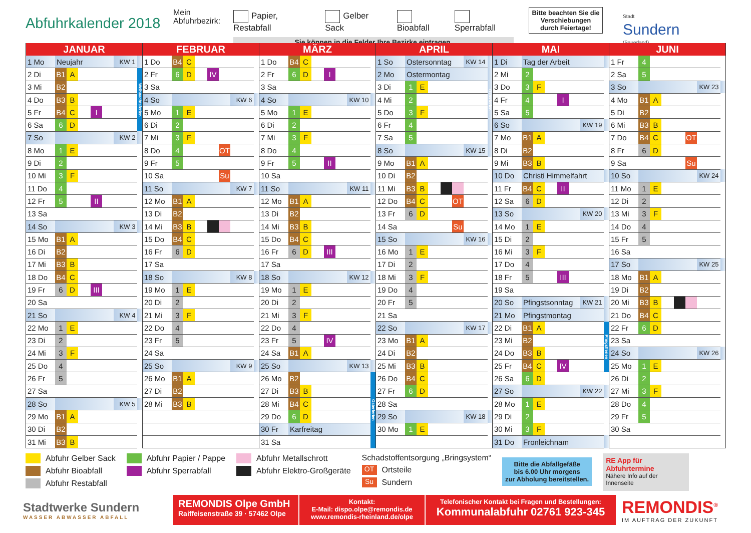Abfuhrkalender 2018
Mein
Abfuhrbezirk:
Papier, Restabfall Gelber Sack Bioabfall Sperrabfall
Sie können in die Felder Ihre Bezirke eintragen.
Bitte beachten Sie die Verschiebungen durch Feiertage!
Stadt
Sundern
(Sauerland)
| JANUAR | | | | | | | |
| --- | --- | --- | --- | --- | --- | --- | --- |
| 1 Mo | Neujahr | | | | | KW 1 | |
| 2 Di | B1 | A | | | | | Weihnachtsferien |
| 3 Mi | B2 | | | | | | |
| 4 Do | B3 | B | | | | | |
| 5 Fr | B4 | C | | I | | | |
| 6 Sa | 6 | D | | | | | |
| 7 So | | | | | | KW 2 | |
| 8 Mo | 1 | E | | | | | |
| 9 Di | 2 | | | | | | |
| 10 Mi | 3 | F | | | | | |
| 11 Do | 4 | | | | | | |
| 12 Fr | 5 | | | II | | | |
| 13 Sa | | | | | | | |
| 14 So | | | | | | KW 3 | |
| 15 Mo | B1 | A | | | | | |
| 16 Di | B2 | | | | | | |
| 17 Mi | B3 | B | | | | | |
| 18 Do | B4 | C | | | | | |
| 19 Fr | 6 | D | | III | | | |
| 20 Sa | | | | | | | |
| 21 So | | | | | | KW 4 | |
| 22 Mo | 1 | E | | | | | |
| 23 Di | 2 | | | | | | |
| 24 Mi | 3 | F | | | | | |
| 25 Do | 4 | | | | | | |
| 26 Fr | 5 | | | | | | |
| 27 Sa | | | | | | | |
| 28 So | | | | | | KW 5 | |
| 29 Mo | B1 | A | | | | | |
| 30 Di | B2 | | | | | | |
| 31 Mi | B3 | B | | | | | |
| FEBRUAR | | | | | | | |
| --- | --- | --- | --- | --- | --- | --- | --- |
| 1 Do | B4 | C | | | | | |
| 2 Fr | 6 | D | | IV | | | |
| 3 Sa | | | | | | | |
| 4 So | | | | | | KW 6 | |
| 5 Mo | 1 | E | | | | | |
| 6 Di | 2 | | | | | | |
| 7 Mi | 3 | F | | | | | |
| 8 Do | 4 | | | | OT | | |
| 9 Fr | 5 | | | | | | |
| 10 Sa | | | | | Su | | |
| 11 So | | | | | | KW 7 | |
| 12 Mo | B1 | A | | | | | |
| 13 Di | B2 | | | | | | |
| 14 Mi | B3 | B | | | | | |
| 15 Do | B4 | C | | | | | |
| 16 Fr | 6 | D | | | | | |
| 17 Sa | | | | | | | |
| 18 So | | | | | | KW 8 | |
| 19 Mo | 1 | E | | | | | |
| 20 Di | 2 | | | | | | |
| 21 Mi | 3 | F | | | | | |
| 22 Do | 4 | | | | | | |
| 23 Fr | 5 | | | | | | |
| 24 Sa | | | | | | | |
| 25 So | | | | | | KW 9 | |
| 26 Mo | B1 | A | | | | | |
| 27 Di | B2 | | | | | | |
| 28 Mi | B3 | B | | | | | |
| MÄRZ | | | | | | | |
| --- | --- | --- | --- | --- | --- | --- | --- |
| 1 Do | B4 | C | | | | | |
| 2 Fr | 6 | D | | I | | | |
| 3 Sa | | | | | | | |
| 4 So | | | | | | KW 10 | |
| 5 Mo | 1 | E | | | | | |
| 6 Di | 2 | | | | | | |
| 7 Mi | 3 | F | | | | | |
| 8 Do | 4 | | | | | | |
| 9 Fr | 5 | | | II | | | |
| 10 Sa | | | | | | | |
| 11 So | | | | | | KW 11 | |
| 12 Mo | B1 | A | | | | | |
| 13 Di | B2 | | | | | | |
| 14 Mi | B3 | B | | | | | |
| 15 Do | B4 | C | | | | | |
| 16 Fr | 6 | D | | III | | | |
| 17 Sa | | | | | | | |
| 18 So | | | | | | KW 12 | |
| 19 Mo | 1 | E | | | | | |
| 20 Di | 2 | | | | | | |
| 21 Mi | 3 | F | | | | | |
| 22 Do | 4 | | | | | | |
| 23 Fr | 5 | | | IV | | | |
| 24 Sa | B1 | A | | | | | |
| 25 So | | | | | | KW 13 | |
| 26 Mo | B2 | | | | | | Osterferien |
| 27 Di | B3 | B | | | | | |
| 28 Mi | B4 | C | | | | | |
| 29 Do | 6 | D | | | | | |
| 30 Fr | Karfreitag | | | | | | |
| 31 Sa | | | | | | | |
| APRIL | | | | | | | |
| --- | --- | --- | --- | --- | --- | --- | --- |
| 1 So | Ostersonntag | | | | | KW 14 | Osterferien |
| 2 Mo | Ostermontag | | | | | | |
| 3 Di | 1 | E | | | | | |
| 4 Mi | 2 | | | | | | |
| 5 Do | 3 | F | | | | | |
| 6 Fr | 4 | | | | | | |
| 7 Sa | 5 | | | | | | |
| 8 So | | | | | | KW 15 | |
| 9 Mo | B1 | A | | | | | |
| 10 Di | B2 | | | | | | |
| 11 Mi | B3 | B | | | | | |
| 12 Do | B4 | C | | | OT | | |
| 13 Fr | 6 | D | | | | | |
| 14 Sa | | | | | Su | | |
| 15 So | | | | | | KW 16 | |
| 16 Mo | 1 | E | | | | | |
| 17 Di | 2 | | | | | | |
| 18 Mi | 3 | F | | | | | |
| 19 Do | 4 | | | | | | |
| 20 Fr | 5 | | | | | | |
| 21 Sa | | | | | | | |
| 22 So | | | | | | KW 17 | |
| 23 Mo | B1 | A | | | | | |
| 24 Di | B2 | | | | | | |
| 25 Mi | B3 | B | | | | | |
| 26 Do | B4 | C | | | | | |
| 27 Fr | 6 | D | | | | | |
| 28 Sa | | | | | | | |
| 29 So | | | | | | KW 18 | |
| 30 Mo | 1 | E | | | | | |
| MAI | | | | | | | |
| --- | --- | --- | --- | --- | --- | --- | --- |
| 1 Di | Tag der Arbeit | | | | | | |
| 2 Mi | 2 | | | | | | |
| 3 Do | 3 | F | | | | | |
| 4 Fr | 4 | | | I | | | |
| 5 Sa | 5 | | | | | | |
| 6 So | | | | | | KW 19 | |
| 7 Mo | B1 | A | | | | | |
| 8 Di | B2 | | | | | | |
| 9 Mi | B3 | B | | | | | |
| 10 Do | Christi Himmelfahrt | | | | | | |
| 11 Fr | B4 | C | | II | | | |
| 12 Sa | 6 | D | | | | | |
| 13 So | | | | | | KW 20 | |
| 14 Mo | 1 | E | | | | | |
| 15 Di | 2 | | | | | | |
| 16 Mi | 3 | F | | | | | |
| 17 Do | 4 | | | | | | |
| 18 Fr | 5 | | | III | | | |
| 19 Sa | | | | | | | |
| 20 So | Pfingstsonntag | | | | | KW 21 | |
| 21 Mo | Pfingstmontag | | | | | | |
| 22 Di | B1 | A | | | | | Pfingstferien |
| 23 Mi | B2 | | | | | | |
| 24 Do | B3 | B | | | | | |
| 25 Fr | B4 | C | | IV | | | |
| 26 Sa | 6 | D | | | | | |
| 27 So | | | | | | KW 22 | |
| 28 Mo | 1 | E | | | | | |
| 29 Di | 2 | | | | | | |
| 30 Mi | 3 | F | | | | | |
| 31 Do | Fronleichnam | | | | | | |
| JUNI | | | | | | | |
| --- | --- | --- | --- | --- | --- | --- | --- |
| 1 Fr | 4 | | | | | | |
| 2 Sa | 5 | | | | | | |
| 3 So | | | | | | KW 23 | |
| 4 Mo | B1 | A | | | | | |
| 5 Di | B2 | | | | | | |
| 6 Mi | B3 | B | | | | | |
| 7 Do | B4 | C | | | OT | | |
| 8 Fr | 6 | D | | | | | |
| 9 Sa | | | | | Su | | |
| 10 So | | | | | | KW 24 | |
| 11 Mo | 1 | E | | | | | |
| 12 Di | 2 | | | | | | |
| 13 Mi | 3 | F | | | | | |
| 14 Do | 4 | | | | | | |
| 15 Fr | 5 | | | | | | |
| 16 Sa | | | | | | | |
| 17 So | | | | | | KW 25 | |
| 18 Mo | B1 | A | | | | | |
| 19 Di | B2 | | | | | | |
| 20 Mi | B3 | B | | | | | |
| 21 Do | B4 | C | | | | | |
| 22 Fr | 6 | D | | | | | |
| 23 Sa | | | | | | | |
| 24 So | | | | | | KW 26 | |
| 25 Mo | 1 | E | | | | | |
| 26 Di | 2 | | | | | | |
| 27 Mi | 3 | F | | | | | |
| 28 Do | 4 | | | | | | |
| 29 Fr | 5 | | | | | | |
| 30 Sa | | | | | | | |
Abfuhr Gelber Sack
Abfuhr Bioabfall
Abfuhr Restabfall
Abfuhr Papier / Pappe
Abfuhr Sperrabfall
Abfuhr Metallschrott
Abfuhr Elektro-Großgeräte
Schadstoffentsorgung „Bringsystem“
OT Ortsteile
Su Sundern
Bitte die Abfallgefäße
bis 6.00 Uhr morgens
zur Abholung bereitstellen.
RE App für Abfuhrtermine
Nähere Info auf der Innenseite
Stadtwerke Sundern
WASSER ABWASSER ABFALL
REMONDIS Olpe GmbH
Raiffeisenstraße 39 · 57462 Olpe
Kontakt:
E-Mail: dispo.olpe@remondis.de
www.remondis-rheinland.de/olpe
Telefonischer Kontakt bei Fragen und Bestellungen:
Kommunalabfuhr 02761 923-345
REMONDIS<sup>®</sup>
IM AUFTRAG DER ZUKUNFT